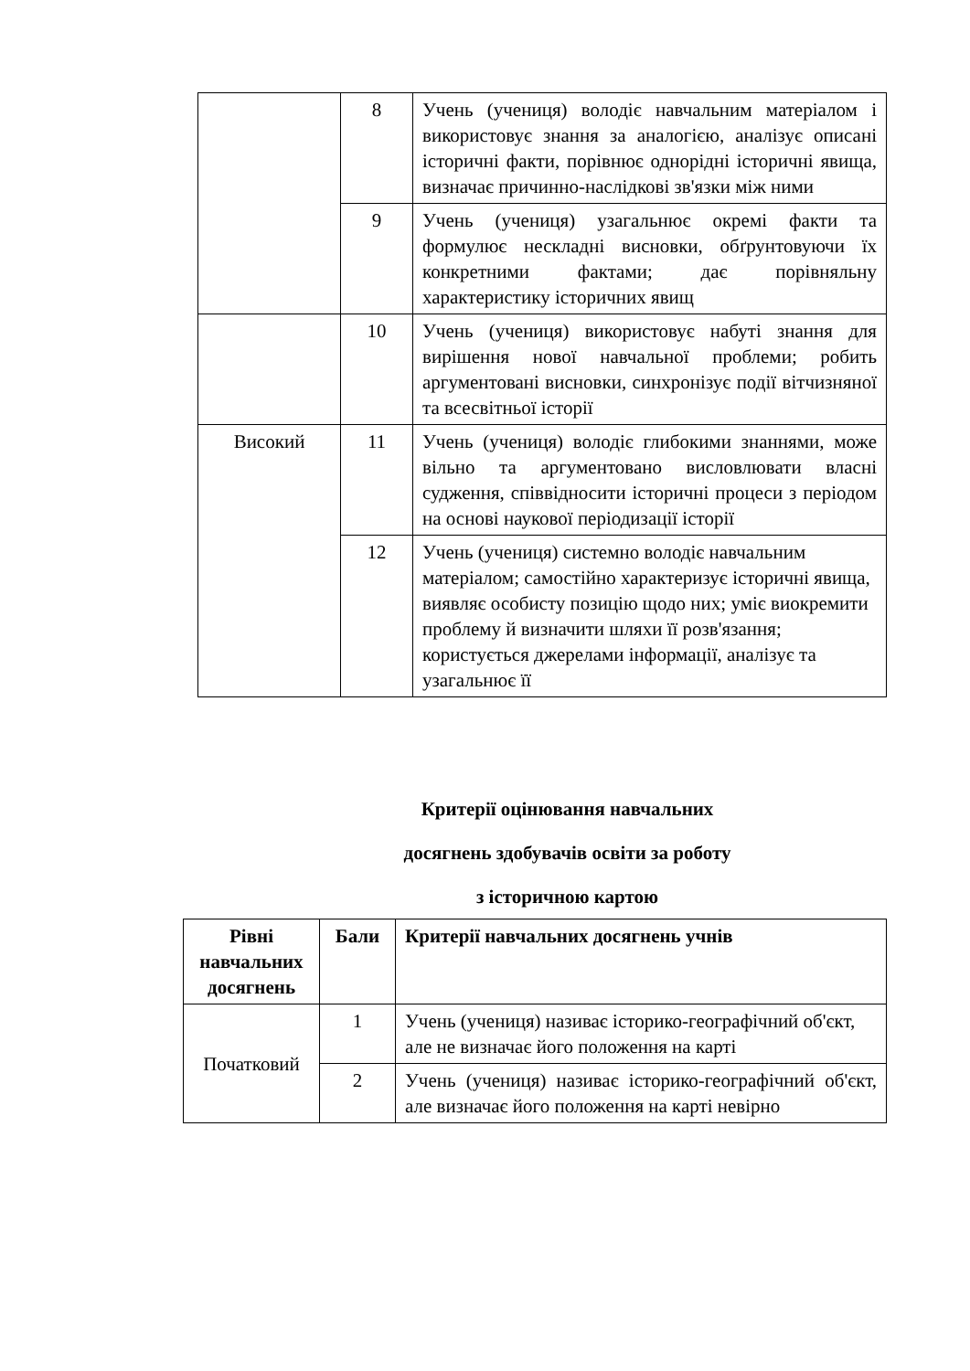| | 8 | Учень (учениця) володіє навчальним матеріалом і використовує знання за аналогією, аналізує описані історичні факти, порівнює однорідні історичні явища, визначає причинно-наслідкові зв'язки між ними |
| | 9 | Учень (учениця) узагальнює окремі факти та формулює нескладні висновки, обґрунтовуючи їх конкретними фактами; дає порівняльну характеристику історичних явищ |
| | 10 | Учень (учениця) використовує набуті знання для вирішення нової навчальної проблеми; робить аргументовані висновки, синхронізує події вітчизняної та всесвітньої історії |
| Високий | 11 | Учень (учениця) володіє глибокими знаннями, може вільно та аргументовано висловлювати власні судження, співвідносити історичні процеси з періодом на основі наукової періодизації історії |
| | 12 | Учень (учениця) системно володіє навчальним матеріалом; самостійно характеризує історичні явища, виявляє особисту позицію щодо них; уміє виокремити проблему й визначити шляхи її розв'язання; користується джерелами інформації, аналізує та узагальнює її |
Критерії оцінювання навчальних
досягнень здобувачів освіти за роботу
з історичною картою
| Рівні навчальних досягнень | Бали | Критерії навчальних досягнень учнів |
| --- | --- | --- |
| Початковий | 1 | Учень (учениця) називає історико-географічний об'єкт, але не визначає його положення на карті |
| | 2 | Учень (учениця) називає історико-географічний об'єкт, але визначає його положення на карті невірно |